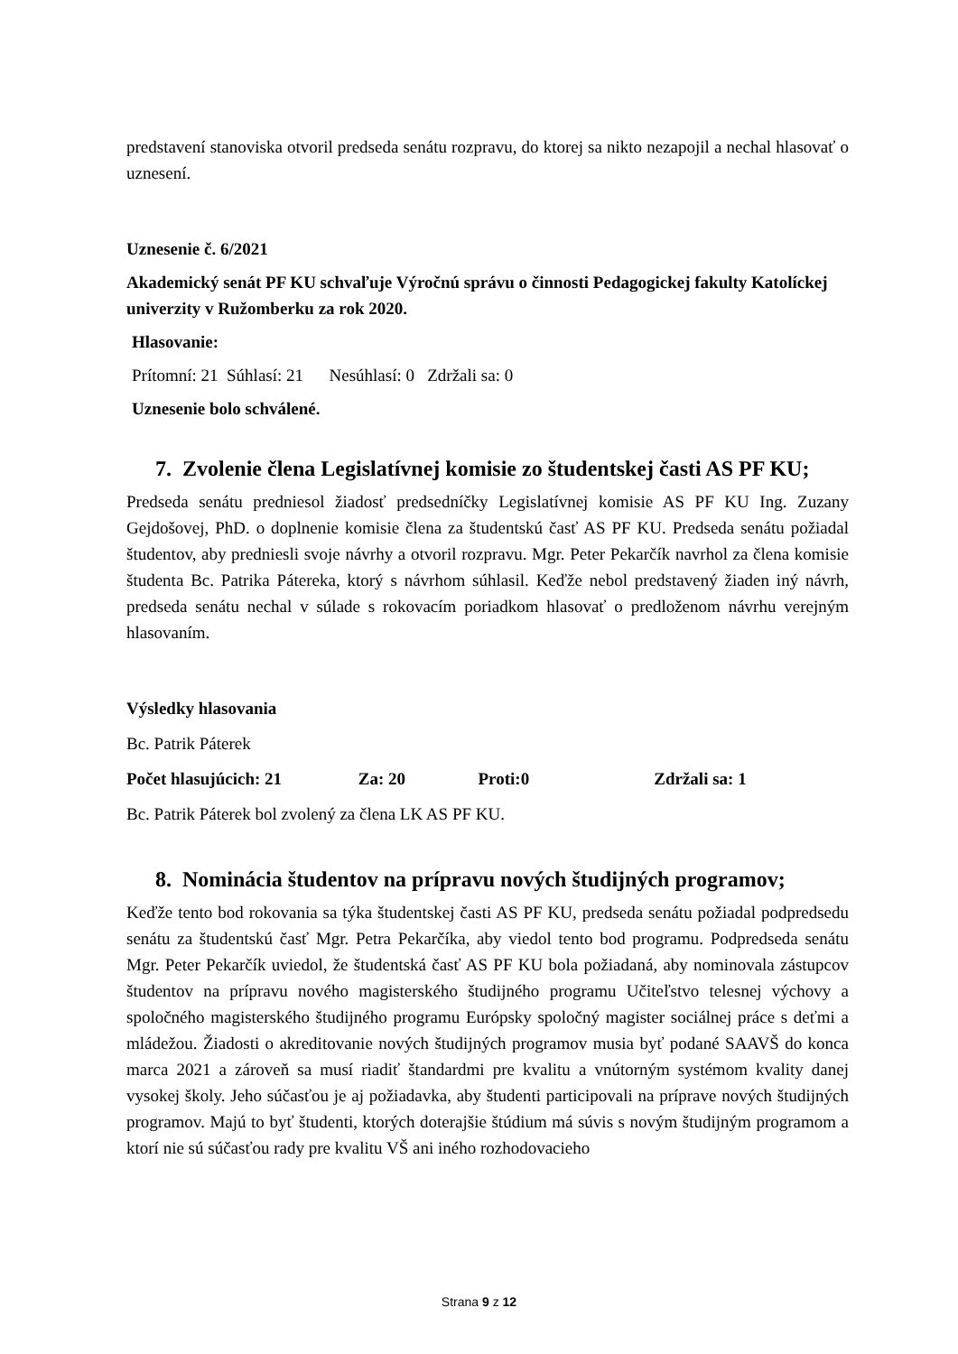predstavení stanoviska otvoril predseda senátu rozpravu, do ktorej sa nikto nezapojil a nechal hlasovať o uznesení.
Uznesenie č. 6/2021
Akademický senát PF KU schvaľuje Výročnú správu o činnosti Pedagogickej fakulty Katolíckej univerzity v Ružomberku za rok 2020.
Hlasovanie:
Prítomní: 21 Súhlasí: 21 Nesúhlasí: 0 Zdržali sa: 0
Uznesenie bolo schválené.
7. Zvolenie člena Legislatívnej komisie zo študentskej časti AS PF KU;
Predseda senátu predniesol žiadosť predsedníčky Legislatívnej komisie AS PF KU Ing. Zuzany Gejdošovej, PhD. o doplnenie komisie člena za študentskú časť AS PF KU. Predseda senátu požiadal študentov, aby predniesli svoje návrhy a otvoril rozpravu. Mgr. Peter Pekarčík navrhol za člena komisie študenta Bc. Patrika Pátereka, ktorý s návrhom súhlasil. Keďže nebol predstavený žiaden iný návrh, predseda senátu nechal v súlade s rokovacím poriadkom hlasovať o predloženom návrhu verejným hlasovaním.
Výsledky hlasovania
Bc. Patrik Páterek
Počet hlasujúcich: 21 Za: 20 Proti:0 Zdržali sa: 1
Bc. Patrik Páterek bol zvolený za člena LK AS PF KU.
8. Nominácia študentov na prípravu nových študijných programov;
Keďže tento bod rokovania sa týka študentskej časti AS PF KU, predseda senátu požiadal podpredsedu senátu za študentskú časť Mgr. Petra Pekarčíka, aby viedol tento bod programu. Podpredseda senátu Mgr. Peter Pekarčík uviedol, že študentská časť AS PF KU bola požiadaná, aby nominovala zástupcov študentov na prípravu nového magisterského študijného programu Učiteľstvo telesnej výchovy a spoločného magisterského študijného programu Európsky spoločný magister sociálnej práce s deťmi a mládežou. Žiadosti o akreditovanie nových študijných programov musia byť podané SAAVŠ do konca marca 2021 a zároveň sa musí riadiť štandardmi pre kvalitu a vnútorným systémom kvality danej vysokej školy. Jeho súčasťou je aj požiadavka, aby študenti participovali na príprave nových študijných programov. Majú to byť študenti, ktorých doterajšie štúdium má súvis s novým študijným programom a ktorí nie sú súčasťou rady pre kvalitu VŠ ani iného rozhodovacieho
Strana 9 z 12